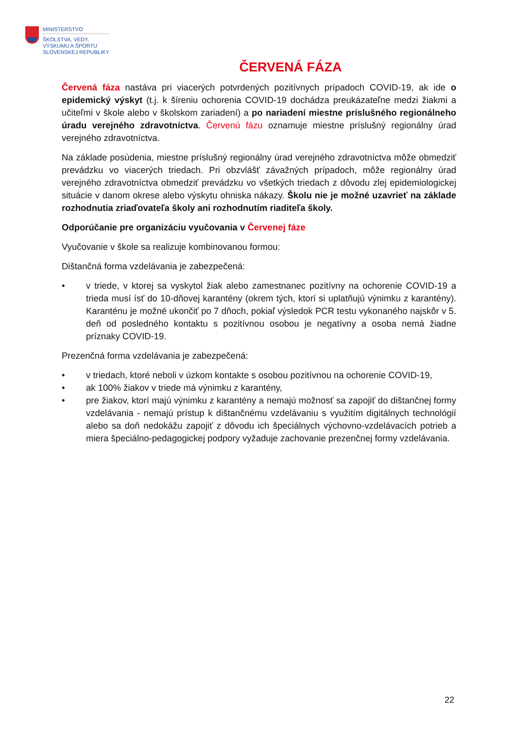MINISTERSTVO
ŠKOLSTVA, VEDY,
VÝSKUMU A ŠPORTU
SLOVENSKEJ REPUBLIKY
ČERVENÁ FÁZA
Červená fáza nastáva pri viacerých potvrdených pozitívnych prípadoch COVID-19, ak ide o epidemický výskyt (t.j. k šíreniu ochorenia COVID-19 dochádza preukázateľne medzi žiakmi a učiteľmi v škole alebo v školskom zariadení) a po nariadení miestne príslušného regionálneho úradu verejného zdravotníctva. Červenú fázu oznamuje miestne príslušný regionálny úrad verejného zdravotníctva.
Na základe posúdenia, miestne príslušný regionálny úrad verejného zdravotníctva môže obmedziť prevádzku vo viacerých triedach. Pri obzvlášť závažných prípadoch, môže regionálny úrad verejného zdravotníctva obmedziť prevádzku vo všetkých triedach z dôvodu zlej epidemiologickej situácie v danom okrese alebo výskytu ohniska nákazy. Školu nie je možné uzavrieť na základe rozhodnutia zriaďovateľa školy ani rozhodnutím riaditeľa školy.
Odporúčanie pre organizáciu vyučovania v Červenej fáze
Vyučovanie v škole sa realizuje kombinovanou formou:
Dištančná forma vzdelávania je zabezpečená:
• v triede, v ktorej sa vyskytol žiak alebo zamestnanec pozitívny na ochorenie COVID-19 a trieda musí ísť do 10-dňovej karantény (okrem tých, ktorí si uplatňujú výnimku z karantény). Karanténu je možné ukončiť po 7 dňoch, pokiaľ výsledok PCR testu vykonaného najskôr v 5. deň od posledného kontaktu s pozitívnou osobou je negatívny a osoba nemá žiadne príznaky COVID-19.
Prezenčná forma vzdelávania je zabezpečená:
• v triedach, ktoré neboli v úzkom kontakte s osobou pozitívnou na ochorenie COVID-19,
• ak 100% žiakov v triede má výnimku z karantény,
• pre žiakov, ktorí majú výnimku z karantény a nemajú možnosť sa zapojiť do dištančnej formy vzdelávania - nemajú prístup k dištančnému vzdelávaniu s využitím digitálnych technológií alebo sa doň nedokážu zapojiť z dôvodu ich špeciálnych výchovno-vzdelávacích potrieb a miera špeciálno-pedagogickej podpory vyžaduje zachovanie prezenčnej formy vzdelávania.
22